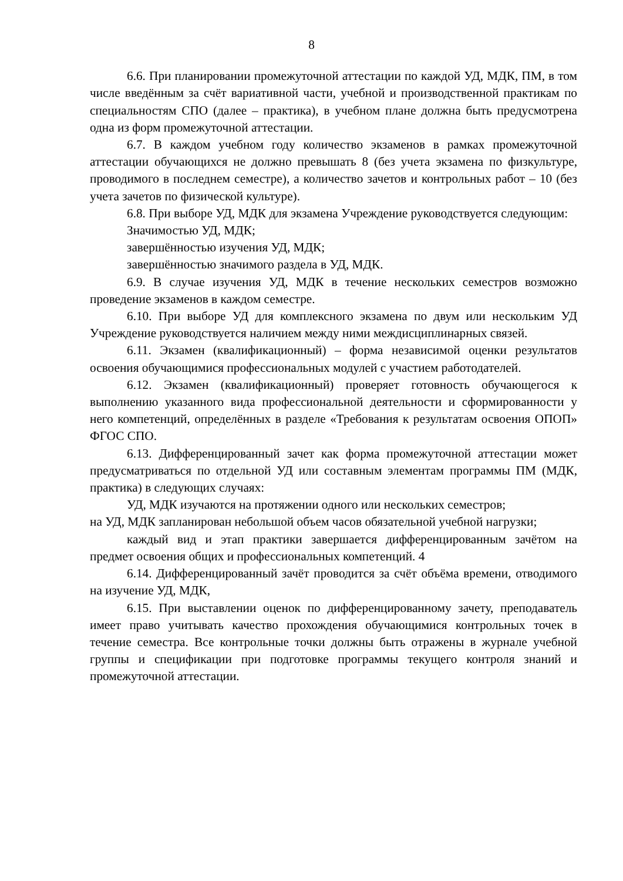8
6.6. При планировании промежуточной аттестации по каждой УД, МДК, ПМ, в том числе введённым за счёт вариативной части, учебной и производственной практикам по специальностям СПО (далее – практика), в учебном плане должна быть предусмотрена одна из форм промежуточной аттестации.
6.7. В каждом учебном году количество экзаменов в рамках промежуточной аттестации обучающихся не должно превышать 8 (без учета экзамена по физкультуре, проводимого в последнем семестре), а количество зачетов и контрольных работ – 10 (без учета зачетов по физической культуре).
6.8. При выборе УД, МДК для экзамена Учреждение руководствуется следующим:
Значимостью УД, МДК;
завершённостью изучения УД, МДК;
завершённостью значимого раздела в УД, МДК.
6.9. В случае изучения УД, МДК в течение нескольких семестров возможно проведение экзаменов в каждом семестре.
6.10. При выборе УД для комплексного экзамена по двум или нескольким УД Учреждение руководствуется наличием между ними междисциплинарных связей.
6.11. Экзамен (квалификационный) – форма независимой оценки результатов освоения обучающимися профессиональных модулей с участием работодателей.
6.12. Экзамен (квалификационный) проверяет готовность обучающегося к выполнению указанного вида профессиональной деятельности и сформированности у него компетенций, определённых в разделе «Требования к результатам освоения ОПОП» ФГОС СПО.
6.13. Дифференцированный зачет как форма промежуточной аттестации может предусматриваться по отдельной УД или составным элементам программы ПМ (МДК, практика) в следующих случаях:
УД, МДК изучаются на протяжении одного или нескольких семестров;
на УД, МДК запланирован небольшой объем часов обязательной учебной нагрузки;
каждый вид и этап практики завершается дифференцированным зачётом на предмет освоения общих и профессиональных компетенций. 4
6.14. Дифференцированный зачёт проводится за счёт объёма времени, отводимого на изучение УД, МДК,
6.15. При выставлении оценок по дифференцированному зачету, преподаватель имеет право учитывать качество прохождения обучающимися контрольных точек в течение семестра. Все контрольные точки должны быть отражены в журнале учебной группы и спецификации при подготовке программы текущего контроля знаний и промежуточной аттестации.